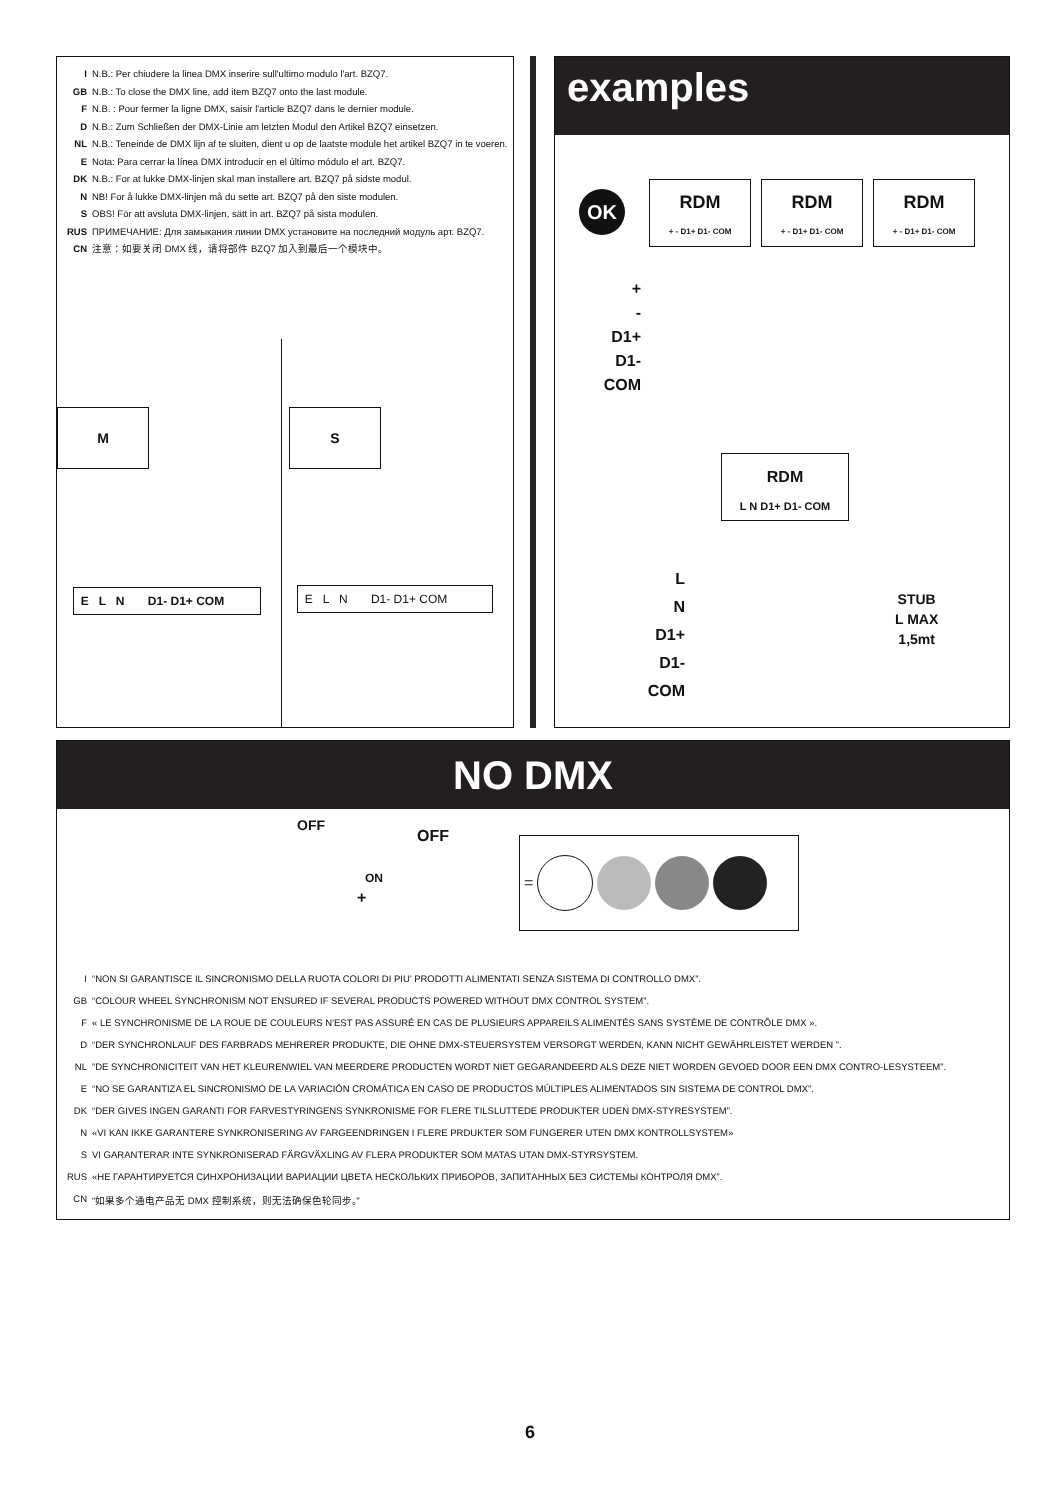I N.B.: Per chiudere la linea DMX inserire sull'ultimo modulo l'art. BZQ7.
GB N.B.: To close the DMX line, add item BZQ7 onto the last module.
F N.B. : Pour fermer la ligne DMX, saisir l'article BZQ7 dans le dernier module.
D N.B.: Zum Schließen der DMX-Linie am letzten Modul den Artikel BZQ7 einsetzen.
NL N.B.: Teneinde de DMX lijn af te sluiten, dient u op de laatste module het artikel BZQ7 in te voeren.
E Nota: Para cerrar la línea DMX introducir en el último módulo el art. BZQ7.
DK N.B.: For at lukke DMX-linjen skal man installere art. BZQ7 på sidste modul.
N NB! For å lukke DMX-linjen må du sette art. BZQ7 på den siste modulen.
S OBS! För att avsluta DMX-linjen, sätt in art. BZQ7 på sista modulen.
RUS ПРИМЕЧАНИЕ: Для замыкания линии DMX установите на последний модуль арт. BZQ7.
CN 注意：如要关闭 DMX 线，请将部件 BZQ7 加入到最后一个模块中。
M S
E L N D1- D1+ COM
E L N D1- D1+ COM
examples
OK
RDM
+ - D1+ D1- COM
RDM
+ - D1+ D1- COM
RDM
+ - D1+ D1- COM
+
-
D1+
D1-
COM
RDM
L N D1+ D1- COM
L
N
D1+
D1-
COM
STUB
L MAX
1,5mt
NO DMX
OFF
OFF
ON
+
=
I “NON SI GARANTISCE IL SINCRONISMO DELLA RUOTA COLORI DI PIU’ PRODOTTI ALIMENTATI SENZA SISTEMA DI CONTROLLO DMX”.
GB “COLOUR WHEEL SYNCHRONISM NOT ENSURED IF SEVERAL PRODUCTS POWERED WITHOUT DMX CONTROL SYSTEM”.
F « LE SYNCHRONISME DE LA ROUE DE COULEURS N'EST PAS ASSURÉ EN CAS DE PLUSIEURS APPAREILS ALIMENTÉS SANS SYSTÈME DE CONTRÔLE DMX ».
D “DER SYNCHRONLAUF DES FARBRADS MEHRERER PRODUKTE, DIE OHNE DMX-STEUERSYSTEM VERSORGT WERDEN, KANN NICHT GEWÄHRLEISTET WERDEN ”.
NL”DE SYNCHRONICITEIT VAN HET KLEURENWIEL VAN MEERDERE PRODUCTEN WORDT NIET GEGARANDEERD ALS DEZE NIET WORDEN GEVOED DOOR EEN DMX CONTRO-LESYSTEEM”.
E “NO SE GARANTIZA EL SINCRONISMO DE LA VARIACIÓN CROMÁTICA EN CASO DE PRODUCTOS MÚLTIPLES ALIMENTADOS SIN SISTEMA DE CONTROL DMX”.
DK “DER GIVES INGEN GARANTI FOR FARVESTYRINGENS SYNKRONISME FOR FLERE TILSLUTTEDE PRODUKTER UDEN DMX-STYRESYSTEM”.
N «VI KAN IKKE GARANTERE SYNKRONISERING AV FARGEENDRINGEN I FLERE PRDUKTER SOM FUNGERER UTEN DMX KONTROLLSYSTEM»
S VI GARANTERAR INTE SYNKRONISERAD FÄRGVÄXLING AV FLERA PRODUKTER SOM MATAS UTAN DMX-STYRSYSTEM.
RUS «НЕ ГАРАНТИРУЕТСЯ СИНХРОНИЗАЦИИ ВАРИАЦИИ ЦВЕТА НЕСКОЛЬКИХ ПРИБОРОВ, ЗАПИТАННЫХ БЕЗ СИСТЕМЫ КОНТРОЛЯ DMX”.
CN “如果多个通电产品无 DMX 控制系统，则无法确保色轮同步。”
6